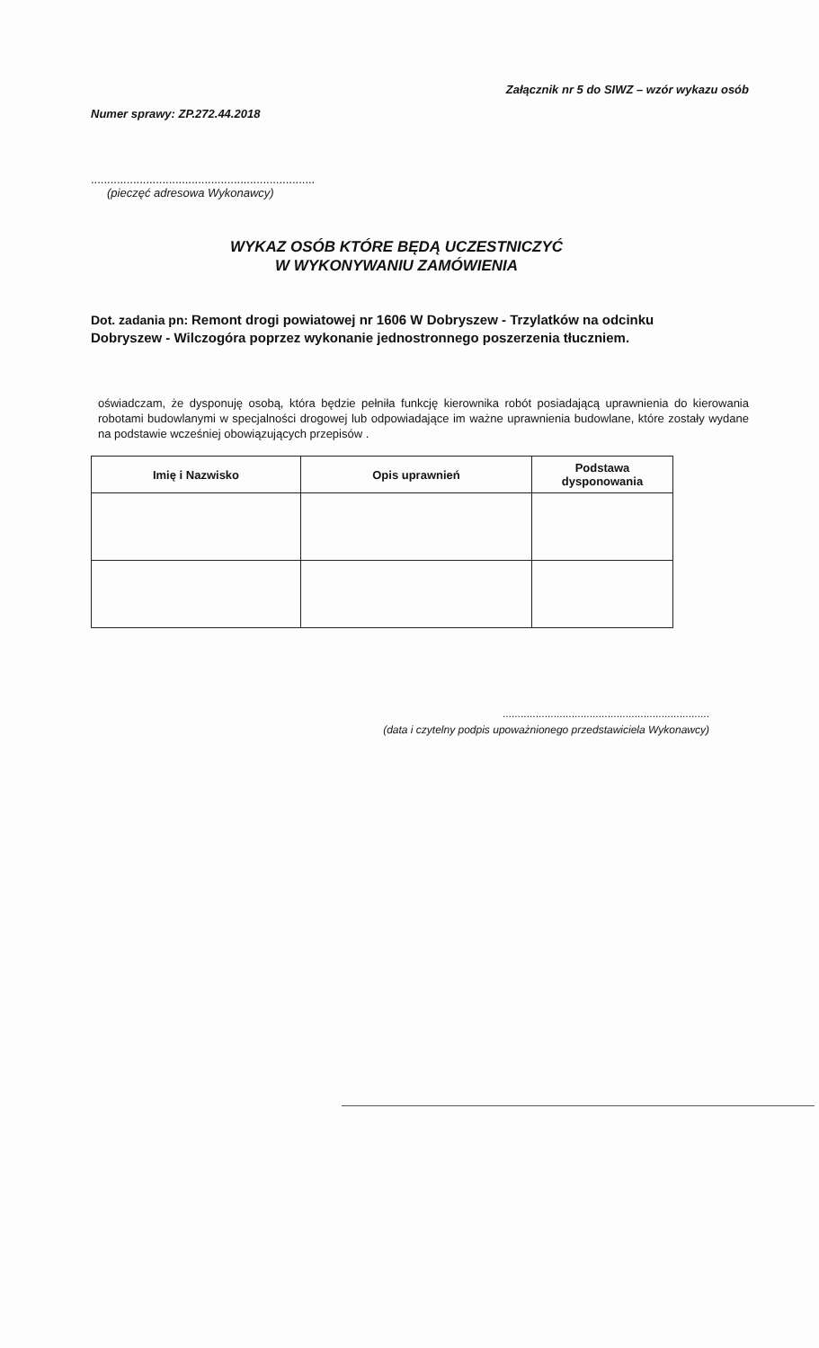Załącznik nr 5 do SIWZ – wzór wykazu osób
Numer sprawy: ZP.272.44.2018
.....................................................................
(pieczęć adresowa Wykonawcy)
WYKAZ OSÓB KTÓRE BĘDĄ UCZESTNICZYĆ
W WYKONYWANIU ZAMÓWIENIA
Dot. zadania pn: Remont drogi powiatowej nr 1606 W Dobryszew - Trzylatków na odcinku Dobryszew - Wilczogóra poprzez wykonanie jednostronnego poszerzenia tłuczniem.
oświadczam, że dysponuję osobą, która będzie pełniła funkcję kierownika robót posiadającą uprawnienia do kierowania robotami budowlanymi w specjalności drogowej lub odpowiadające im ważne uprawnienia budowlane, które zostały wydane na podstawie wcześniej obowiązujących przepisów .
| Imię i Nazwisko | Opis uprawnień | Podstawa dysponowania |
| --- | --- | --- |
.....................................................................
(data i czytelny podpis upoważnionego przedstawiciela Wykonawcy)